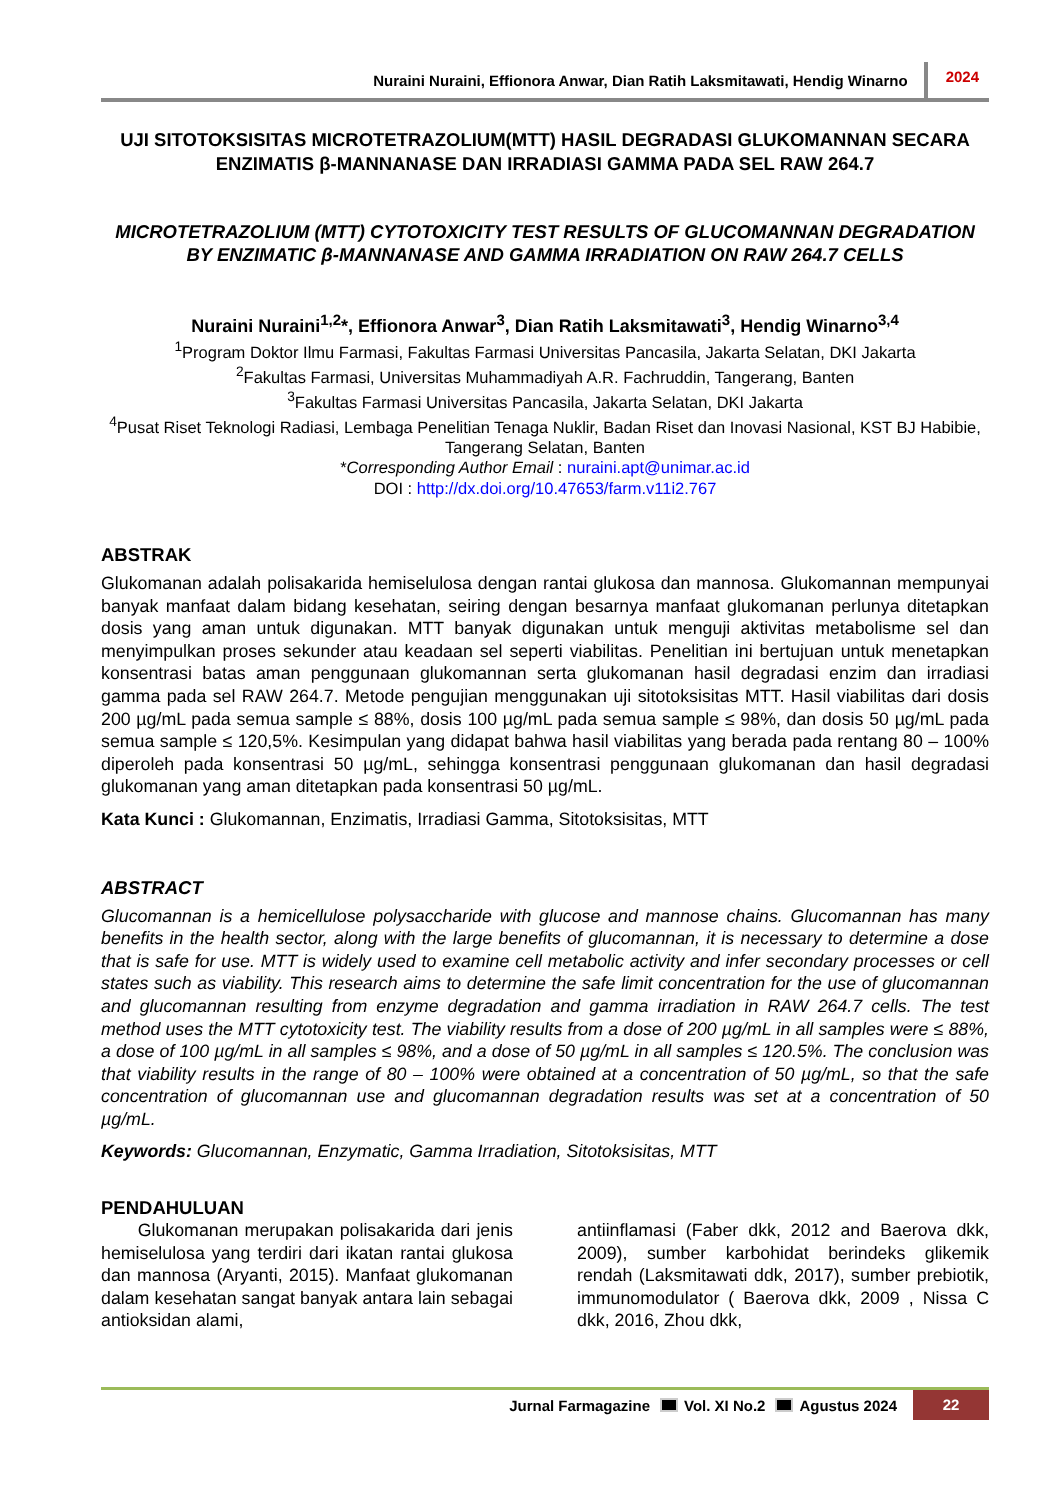Nuraini Nuraini, Effionora Anwar, Dian Ratih Laksmitawati, Hendig Winarno 2024
UJI SITOTOKSISITAS MICROTETRAZOLIUM(MTT) HASIL DEGRADASI GLUKOMANNAN SECARA ENZIMATIS β-MANNANASE DAN IRRADIASI GAMMA PADA SEL RAW 264.7
MICROTETRAZOLIUM (MTT) CYTOTOXICITY TEST RESULTS OF GLUCOMANNAN DEGRADATION BY ENZIMATIC β-MANNANASE AND GAMMA IRRADIATION ON RAW 264.7 CELLS
Nuraini Nuraini<sup>1,2</sup>*, Effionora Anwar<sup>3</sup>, Dian Ratih Laksmitawati<sup>3</sup>, Hendig Winarno<sup>3,4</sup>
<sup>1</sup> Program Doktor Ilmu Farmasi, Fakultas Farmasi Universitas Pancasila, Jakarta Selatan, DKI Jakarta
<sup>2</sup> Fakultas Farmasi, Universitas Muhammadiyah A.R. Fachruddin, Tangerang, Banten
<sup>3</sup> Fakultas Farmasi Universitas Pancasila, Jakarta Selatan, DKI Jakarta
<sup>4</sup> Pusat Riset Teknologi Radiasi, Lembaga Penelitian Tenaga Nuklir, Badan Riset dan Inovasi Nasional, KST BJ Habibie, Tangerang Selatan, Banten
*Corresponding Author Email : nuraini.apt@unimar.ac.id
DOI : http://dx.doi.org/10.47653/farm.v11i2.767
ABSTRAK
Glukomanan adalah polisakarida hemiselulosa dengan rantai glukosa dan mannosa. Glukomannan mempunyai banyak manfaat dalam bidang kesehatan, seiring dengan besarnya manfaat glukomanan perlunya ditetapkan dosis yang aman untuk digunakan. MTT banyak digunakan untuk menguji aktivitas metabolisme sel dan menyimpulkan proses sekunder atau keadaan sel seperti viabilitas. Penelitian ini bertujuan untuk menetapkan konsentrasi batas aman penggunaan glukomannan serta glukomanan hasil degradasi enzim dan irradiasi gamma pada sel RAW 264.7. Metode pengujian menggunakan uji sitotoksisitas MTT. Hasil viabilitas dari dosis 200 µg/mL pada semua sample ≤ 88%, dosis 100 µg/mL pada semua sample ≤ 98%, dan dosis 50 µg/mL pada semua sample ≤ 120,5%. Kesimpulan yang didapat bahwa hasil viabilitas yang berada pada rentang 80 – 100% diperoleh pada konsentrasi 50 µg/mL, sehingga konsentrasi penggunaan glukomanan dan hasil degradasi glukomanan yang aman ditetapkan pada konsentrasi 50 µg/mL.
Kata Kunci : Glukomannan, Enzimatis, Irradiasi Gamma, Sitotoksisitas, MTT
ABSTRACT
Glucomannan is a hemicellulose polysaccharide with glucose and mannose chains. Glucomannan has many benefits in the health sector, along with the large benefits of glucomannan, it is necessary to determine a dose that is safe for use. MTT is widely used to examine cell metabolic activity and infer secondary processes or cell states such as viability. This research aims to determine the safe limit concentration for the use of glucomannan and glucomannan resulting from enzyme degradation and gamma irradiation in RAW 264.7 cells. The test method uses the MTT cytotoxicity test. The viability results from a dose of 200 µg/mL in all samples were ≤ 88%, a dose of 100 µg/mL in all samples ≤ 98%, and a dose of 50 µg/mL in all samples ≤ 120.5%. The conclusion was that viability results in the range of 80 – 100% were obtained at a concentration of 50 µg/mL, so that the safe concentration of glucomannan use and glucomannan degradation results was set at a concentration of 50 µg/mL.
Keywords: Glucomannan, Enzymatic, Gamma Irradiation, Sitotoksisitas, MTT
PENDAHULUAN
Glukomanan merupakan polisakarida dari jenis hemiselulosa yang terdiri dari ikatan rantai glukosa dan mannosa (Aryanti, 2015). Manfaat glukomanan dalam kesehatan sangat banyak antara lain sebagai antioksidan alami,
antiinflamasi (Faber dkk, 2012 and Baerova dkk, 2009), sumber karbohidat berindeks glikemik rendah (Laksmitawati ddk, 2017), sumber prebiotik, immunomodulator ( Baerova dkk, 2009 , Nissa C dkk, 2016, Zhou dkk,
Jurnal Farmagazine Vol. XI No.2 Agustus 2024 22